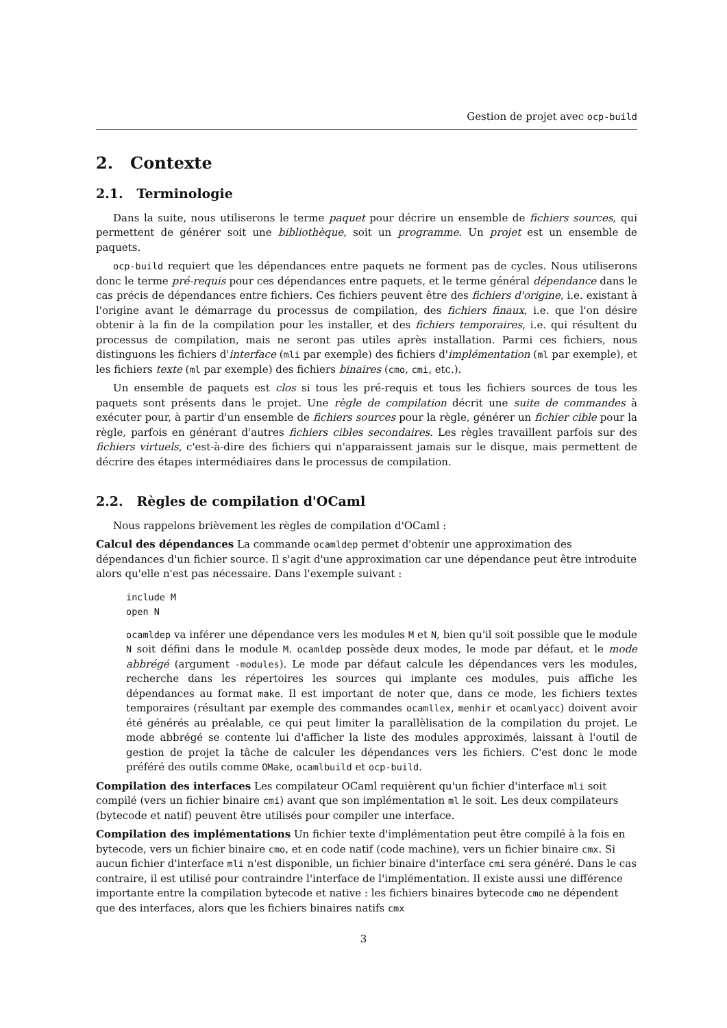Gestion de projet avec ocp-build
2. Contexte
2.1. Terminologie
Dans la suite, nous utiliserons le terme paquet pour décrire un ensemble de fichiers sources, qui permettent de générer soit une bibliothèque, soit un programme. Un projet est un ensemble de paquets.
ocp-build requiert que les dépendances entre paquets ne forment pas de cycles. Nous utiliserons donc le terme pré-requis pour ces dépendances entre paquets, et le terme général dépendance dans le cas précis de dépendances entre fichiers. Ces fichiers peuvent être des fichiers d'origine, i.e. existant à l'origine avant le démarrage du processus de compilation, des fichiers finaux, i.e. que l'on désire obtenir à la fin de la compilation pour les installer, et des fichiers temporaires, i.e. qui résultent du processus de compilation, mais ne seront pas utiles après installation. Parmi ces fichiers, nous distinguons les fichiers d'interface (mli par exemple) des fichiers d'implémentation (ml par exemple), et les fichiers texte (ml par exemple) des fichiers binaires (cmo, cmi, etc.).
Un ensemble de paquets est clos si tous les pré-requis et tous les fichiers sources de tous les paquets sont présents dans le projet. Une règle de compilation décrit une suite de commandes à exécuter pour, à partir d'un ensemble de fichiers sources pour la règle, générer un fichier cible pour la règle, parfois en générant d'autres fichiers cibles secondaires. Les règles travaillent parfois sur des fichiers virtuels, c'est-à-dire des fichiers qui n'apparaissent jamais sur le disque, mais permettent de décrire des étapes intermédiaires dans le processus de compilation.
2.2. Règles de compilation d'OCaml
Nous rappelons brièvement les règles de compilation d'OCaml :
Calcul des dépendances
La commande ocamldep permet d'obtenir une approximation des dépendances d'un fichier source. Il s'agit d'une approximation car une dépendance peut être introduite alors qu'elle n'est pas nécessaire. Dans l'exemple suivant :
include M
open N
ocamldep va inférer une dépendance vers les modules M et N, bien qu'il soit possible que le module N soit défini dans le module M. ocamldep possède deux modes, le mode par défaut, et le mode abbrégé (argument -modules). Le mode par défaut calcule les dépendances vers les modules, recherche dans les répertoires les sources qui implante ces modules, puis affiche les dépendances au format make. Il est important de noter que, dans ce mode, les fichiers textes temporaires (résultant par exemple des commandes ocamllex, menhir et ocamlyacc) doivent avoir été générés au préalable, ce qui peut limiter la parallèlisation de la compilation du projet. Le mode abbrégé se contente lui d'afficher la liste des modules approximés, laissant à l'outil de gestion de projet la tâche de calculer les dépendances vers les fichiers. C'est donc le mode préféré des outils comme OMake, ocamlbuild et ocp-build.
Compilation des interfaces
Les compilateur OCaml requièrent qu'un fichier d'interface mli soit compilé (vers un fichier binaire cmi) avant que son implémentation ml le soit. Les deux compilateurs (bytecode et natif) peuvent être utilisés pour compiler une interface.
Compilation des implémentations
Un fichier texte d'implémentation peut être compilé à la fois en bytecode, vers un fichier binaire cmo, et en code natif (code machine), vers un fichier binaire cmx. Si aucun fichier d'interface mli n'est disponible, un fichier binaire d'interface cmi sera généré. Dans le cas contraire, il est utilisé pour contraindre l'interface de l'implémentation. Il existe aussi une différence importante entre la compilation bytecode et native : les fichiers binaires bytecode cmo ne dépendent que des interfaces, alors que les fichiers binaires natifs cmx
3